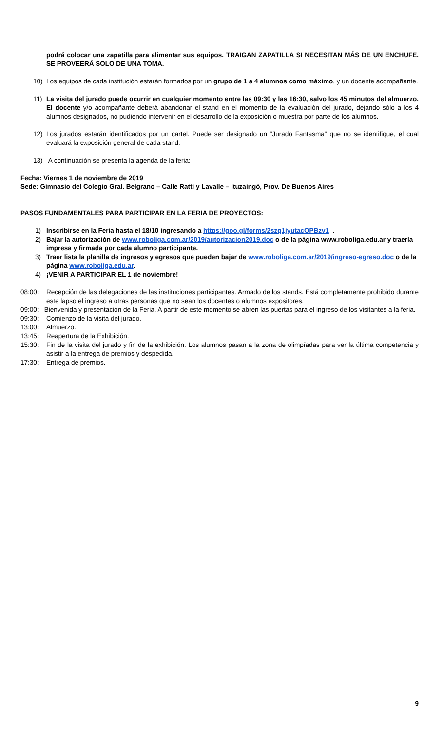podrá colocar una zapatilla para alimentar sus equipos. TRAIGAN ZAPATILLA SI NECESITAN MÁS DE UN ENCHUFE. SE PROVEERÁ SOLO DE UNA TOMA.
10) Los equipos de cada institución estarán formados por un grupo de 1 a 4 alumnos como máximo, y un docente acompañante.
11) La visita del jurado puede ocurrir en cualquier momento entre las 09:30 y las 16:30, salvo los 45 minutos del almuerzo. El docente y/o acompañante deberá abandonar el stand en el momento de la evaluación del jurado, dejando sólo a los 4 alumnos designados, no pudiendo intervenir en el desarrollo de la exposición o muestra por parte de los alumnos.
12) Los jurados estarán identificados por un cartel. Puede ser designado un “Jurado Fantasma” que no se identifique, el cual evaluará la exposición general de cada stand.
13) A continuación se presenta la agenda de la feria:
Fecha: Viernes 1 de noviembre de 2019
Sede: Gimnasio del Colegio Gral. Belgrano – Calle Ratti y Lavalle – Ituzaingó, Prov. De Buenos Aires
PASOS FUNDAMENTALES PARA PARTICIPAR EN LA FERIA DE PROYECTOS:
1) Inscribirse en la Feria hasta el 18/10 ingresando a https://goo.gl/forms/2szq1jyutacOPBzv1 .
2) Bajar la autorización de www.roboliga.com.ar/2019/autorizacion2019.doc o de la página www.roboliga.edu.ar y traerla impresa y firmada por cada alumno participante.
3) Traer lista la planilla de ingresos y egresos que pueden bajar de www.roboliga.com.ar/2019/ingreso-egreso.doc o de la página www.roboliga.edu.ar.
4) ¡VENIR A PARTICIPAR EL 1 de noviembre!
08:00: Recepción de las delegaciones de las instituciones participantes. Armado de los stands. Está completamente prohibido durante este lapso el ingreso a otras personas que no sean los docentes o alumnos expositores.
09:00: Bienvenida y presentación de la Feria. A partir de este momento se abren las puertas para el ingreso de los visitantes a la feria.
09:30: Comienzo de la visita del jurado.
13:00: Almuerzo.
13:45: Reapertura de la Exhibición.
15:30: Fin de la visita del jurado y fin de la exhibición. Los alumnos pasan a la zona de olimpíadas para ver la última competencia y asistir a la entrega de premios y despedida.
17:30: Entrega de premios.
9